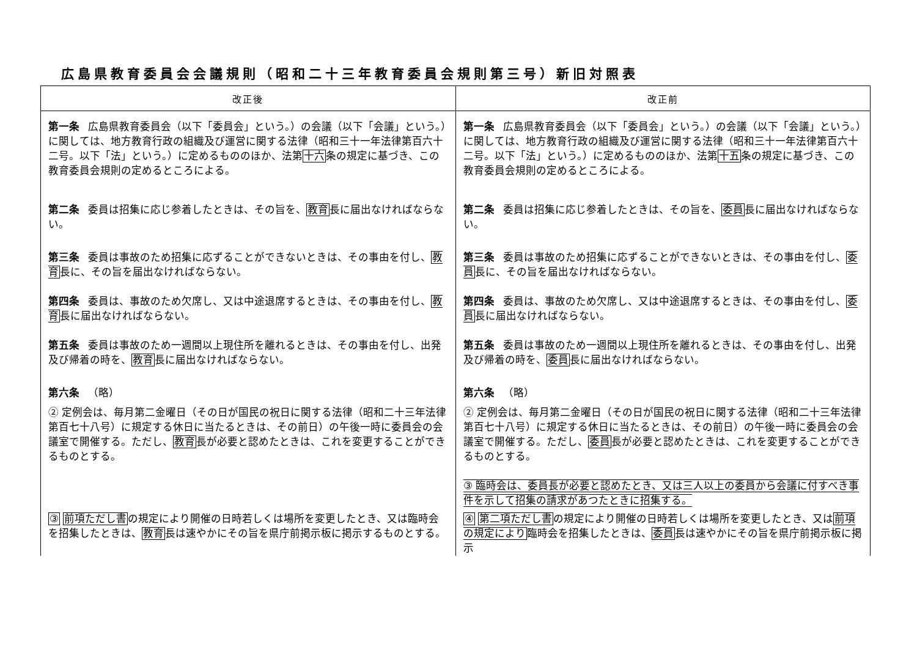広島県教育委員会会議規則（昭和二十三年教育委員会規則第三号）新旧対照表
| 改正後 | 改正前 |
| --- | --- |
| 第一条 広島県教育委員会（以下「委員会」という。）の会議（以下「会議」という。）に関しては、地方教育行政の組織及び運営に関する法律（昭和三十一年法律第百六十二号。以下「法」という。）に定めるもののほか、法第 十六 条の規定に基づき、この教育委員会規則の定めるところによる。 | 第一条 広島県教育委員会（以下「委員会」という。）の会議（以下「会議」という。）に関しては、地方教育行政の組織及び運営に関する法律（昭和三十一年法律第百六十二号。以下「法」という。）に定めるもののほか、法第 十五 条の規定に基づき、この教育委員会規則の定めるところによる。 |
| 第二条 委員は招集に応じ参着したときは、その旨を、 教育 長に届出なければならない。 | 第二条 委員は招集に応じ参着したときは、その旨を、 委員 長に届出なければならない。 |
| 第三条 委員は事故のため招集に応ずることができないときは、その事由を付し、 教育 長に、その旨を届出なければならない。 | 第三条 委員は事故のため招集に応ずることができないときは、その事由を付し、 委員 長に、その旨を届出なければならない。 |
| 第四条 委員は、事故のため欠席し、又は中途退席するときは、その事由を付し、 教育 長に届出なければならない。 | 第四条 委員は、事故のため欠席し、又は中途退席するときは、その事由を付し、 委員 長に届出なければならない。 |
| 第五条 委員は事故のため一週間以上現住所を離れるときは、その事由を付し、出発及び帰着の時を、 教育 長に届出なければならない。 | 第五条 委員は事故のため一週間以上現住所を離れるときは、その事由を付し、出発及び帰着の時を、 委員 長に届出なければならない。 |
| 第六条 （略） | 第六条 （略） |
| ② 定例会は、毎月第二金曜日（その日が国民の祝日に関する法律（昭和二十三年法律第百七十八号）に規定する休日に当たるときは、その前日）の午後一時に委員会の会議室で開催する。ただし、 教育 長が必要と認めたときは、これを変更することができるものとする。 | ② 定例会は、毎月第二金曜日（その日が国民の祝日に関する法律（昭和二十三年法律第百七十八号）に規定する休日に当たるときは、その前日）の午後一時に委員会の会議室で開催する。ただし、 委員 長が必要と認めたときは、これを変更することができるものとする。 ③ 臨時会は、委員長が必要と認めたとき、又は三人以上の委員から会議に付すべき事件を示して招集の請求があつたときに招集する。 |
| ③ 前項ただし書 の規定により開催の日時若しくは場所を変更したとき、又は臨時会を招集したときは、 教育 長は速やかにその旨を県庁前掲示板に掲示するものとする。 | ④ 第二項ただし書 の規定により開催の日時若しくは場所を変更したとき、又は 前項の規定により 臨時会を招集したときは、 委員 長は速やかにその旨を県庁前掲示板に掲示 |